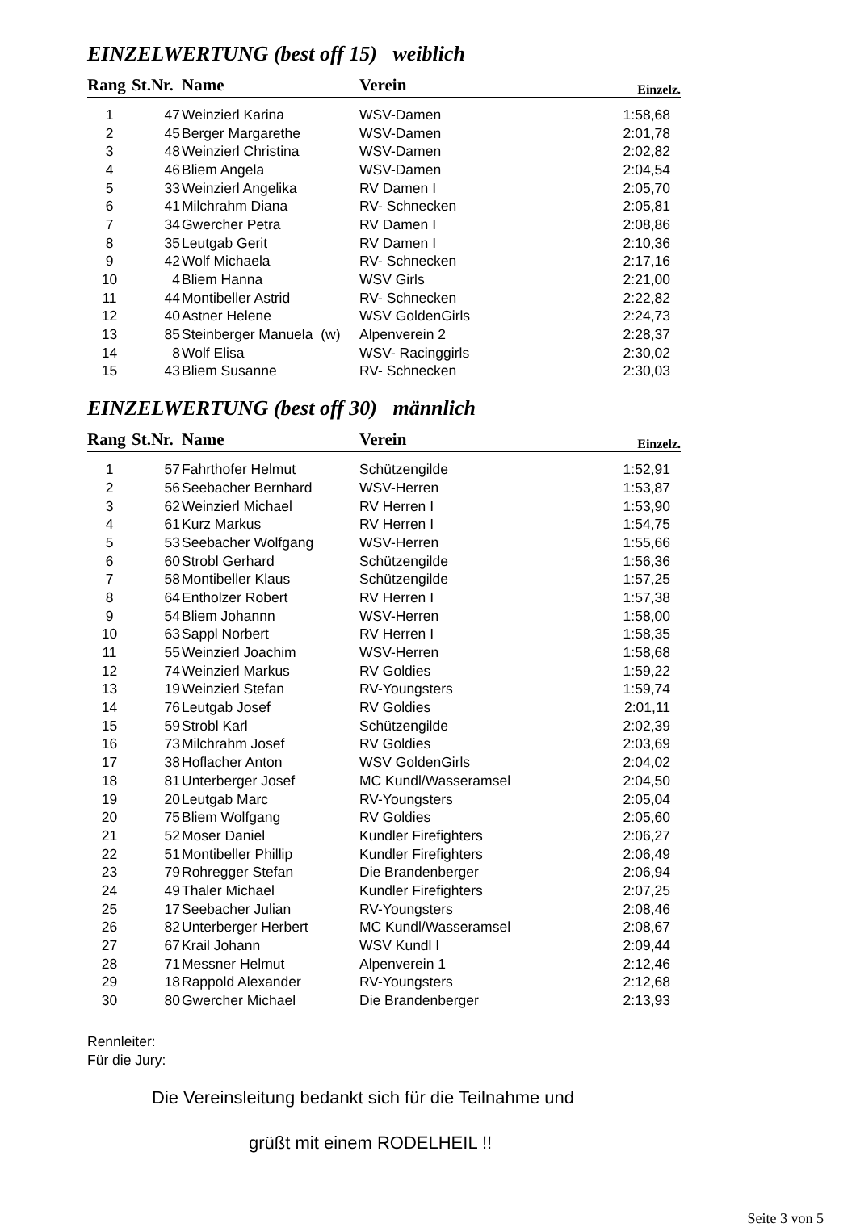EINZELWERTUNG (best off 15) weiblich
| Rang | St.Nr. | Name | Verein | Einzelz. |
| --- | --- | --- | --- | --- |
| 1 | 47 | Weinzierl Karina | WSV-Damen | 1:58,68 |
| 2 | 45 | Berger Margarethe | WSV-Damen | 2:01,78 |
| 3 | 48 | Weinzierl Christina | WSV-Damen | 2:02,82 |
| 4 | 46 | Bliem Angela | WSV-Damen | 2:04,54 |
| 5 | 33 | Weinzierl Angelika | RV Damen I | 2:05,70 |
| 6 | 41 | Milchrahm Diana | RV- Schnecken | 2:05,81 |
| 7 | 34 | Gwercher Petra | RV Damen I | 2:08,86 |
| 8 | 35 | Leutgab Gerit | RV Damen I | 2:10,36 |
| 9 | 42 | Wolf Michaela | RV- Schnecken | 2:17,16 |
| 10 | 4 | Bliem Hanna | WSV Girls | 2:21,00 |
| 11 | 44 | Montibeller Astrid | RV- Schnecken | 2:22,82 |
| 12 | 40 | Astner Helene | WSV GoldenGirls | 2:24,73 |
| 13 | 85 | Steinberger Manuela (w) | Alpenverein 2 | 2:28,37 |
| 14 | 8 | Wolf Elisa | WSV- Racinggirls | 2:30,02 |
| 15 | 43 | Bliem Susanne | RV- Schnecken | 2:30,03 |
EINZELWERTUNG (best off 30) männlich
| Rang | St.Nr. | Name | Verein | Einzelz. |
| --- | --- | --- | --- | --- |
| 1 | 57 | Fahrthofer Helmut | Schützengilde | 1:52,91 |
| 2 | 56 | Seebacher Bernhard | WSV-Herren | 1:53,87 |
| 3 | 62 | Weinzierl Michael | RV Herren I | 1:53,90 |
| 4 | 61 | Kurz Markus | RV Herren I | 1:54,75 |
| 5 | 53 | Seebacher Wolfgang | WSV-Herren | 1:55,66 |
| 6 | 60 | Strobl Gerhard | Schützengilde | 1:56,36 |
| 7 | 58 | Montibeller Klaus | Schützengilde | 1:57,25 |
| 8 | 64 | Entholzer Robert | RV Herren I | 1:57,38 |
| 9 | 54 | Bliem Johannn | WSV-Herren | 1:58,00 |
| 10 | 63 | Sappl Norbert | RV Herren I | 1:58,35 |
| 11 | 55 | Weinzierl Joachim | WSV-Herren | 1:58,68 |
| 12 | 74 | Weinzierl Markus | RV Goldies | 1:59,22 |
| 13 | 19 | Weinzierl Stefan | RV-Youngsters | 1:59,74 |
| 14 | 76 | Leutgab Josef | RV Goldies | 2:01,11 |
| 15 | 59 | Strobl Karl | Schützengilde | 2:02,39 |
| 16 | 73 | Milchrahm Josef | RV Goldies | 2:03,69 |
| 17 | 38 | Hoflacher Anton | WSV GoldenGirls | 2:04,02 |
| 18 | 81 | Unterberger Josef | MC Kundl/Wasseramsel | 2:04,50 |
| 19 | 20 | Leutgab Marc | RV-Youngsters | 2:05,04 |
| 20 | 75 | Bliem Wolfgang | RV Goldies | 2:05,60 |
| 21 | 52 | Moser Daniel | Kundler Firefighters | 2:06,27 |
| 22 | 51 | Montibeller Phillip | Kundler Firefighters | 2:06,49 |
| 23 | 79 | Rohregger Stefan | Die Brandenberger | 2:06,94 |
| 24 | 49 | Thaler Michael | Kundler Firefighters | 2:07,25 |
| 25 | 17 | Seebacher Julian | RV-Youngsters | 2:08,46 |
| 26 | 82 | Unterberger Herbert | MC Kundl/Wasseramsel | 2:08,67 |
| 27 | 67 | Krail Johann | WSV Kundl I | 2:09,44 |
| 28 | 71 | Messner Helmut | Alpenverein 1 | 2:12,46 |
| 29 | 18 | Rappold Alexander | RV-Youngsters | 2:12,68 |
| 30 | 80 | Gwercher Michael | Die Brandenberger | 2:13,93 |
Rennleiter:
Für die Jury:
Die Vereinsleitung bedankt sich für die Teilnahme und
grüßt mit einem RODELHEIL !!
Seite 3 von 5